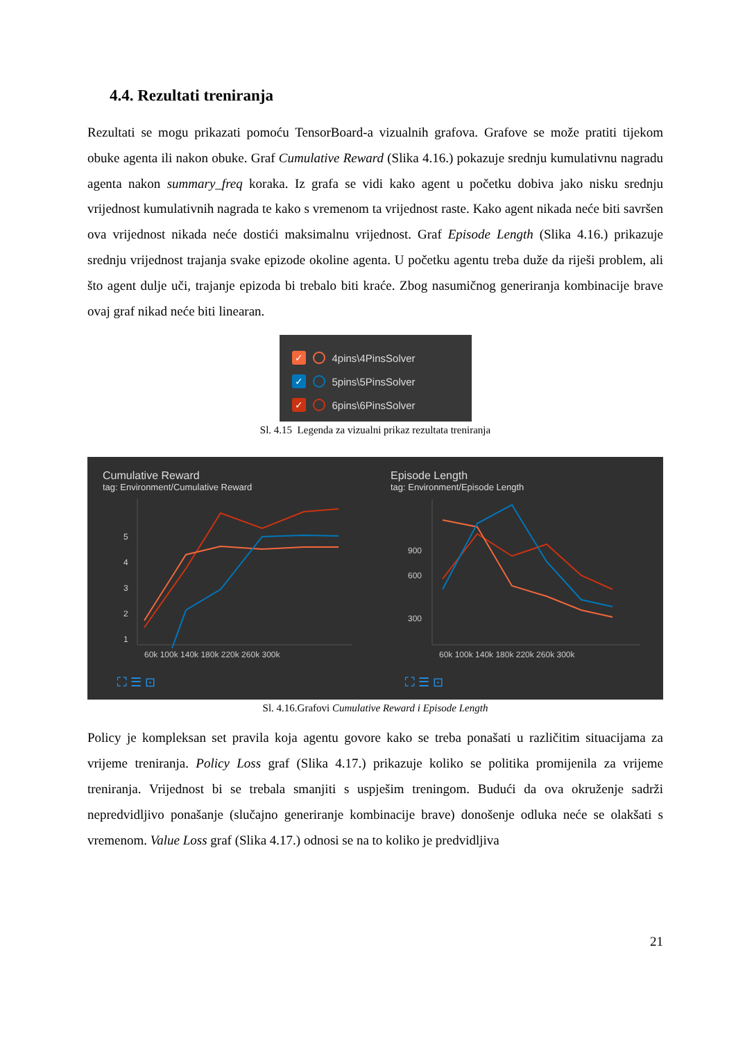4.4. Rezultati treniranja
Rezultati se mogu prikazati pomoću TensorBoard-a vizualnih grafova. Grafove se može pratiti tijekom obuke agenta ili nakon obuke. Graf Cumulative Reward (Slika 4.16.) pokazuje srednju kumulativnu nagradu agenta nakon summary_freq koraka. Iz grafa se vidi kako agent u početku dobiva jako nisku srednju vrijednost kumulativnih nagrada te kako s vremenom ta vrijednost raste. Kako agent nikada neće biti savršen ova vrijednost nikada neće dostići maksimalnu vrijednost. Graf Episode Length (Slika 4.16.) prikazuje srednju vrijednost trajanja svake epizode okoline agenta. U početku agentu treba duže da riješi problem, ali što agent dulje uči, trajanje epizoda bi trebalo biti kraće. Zbog nasumičnog generiranja kombinacije brave ovaj graf nikad neće biti linearan.
✓ 4pins\4PinsSolver
✓ 5pins\5PinsSolver
✓ 6pins\6PinsSolver
Sl. 4.15 Legenda za vizualni prikaz rezultata treniranja
Cumulative Reward
tag: Environment/Cumulative Reward
5
4
3
2
1
60k 100k 140k 180k 220k 260k 300k
⛶ ☰ ⊡
Episode Length
tag: Environment/Episode Length
900
600
300
60k 100k 140k 180k 220k 260k 300k
⛶ ☰ ⊡
Sl. 4.16.Grafovi Cumulative Reward i Episode Length
Policy je kompleksan set pravila koja agentu govore kako se treba ponašati u različitim situacijama za vrijeme treniranja. Policy Loss graf (Slika 4.17.) prikazuje koliko se politika promijenila za vrijeme treniranja. Vrijednost bi se trebala smanjiti s uspješim treningom. Budući da ova okruženje sadrži nepredvidljivo ponašanje (slučajno generiranje kombinacije brave) donošenje odluka neće se olakšati s vremenom. Value Loss graf (Slika 4.17.) odnosi se na to koliko je predvidljiva
21